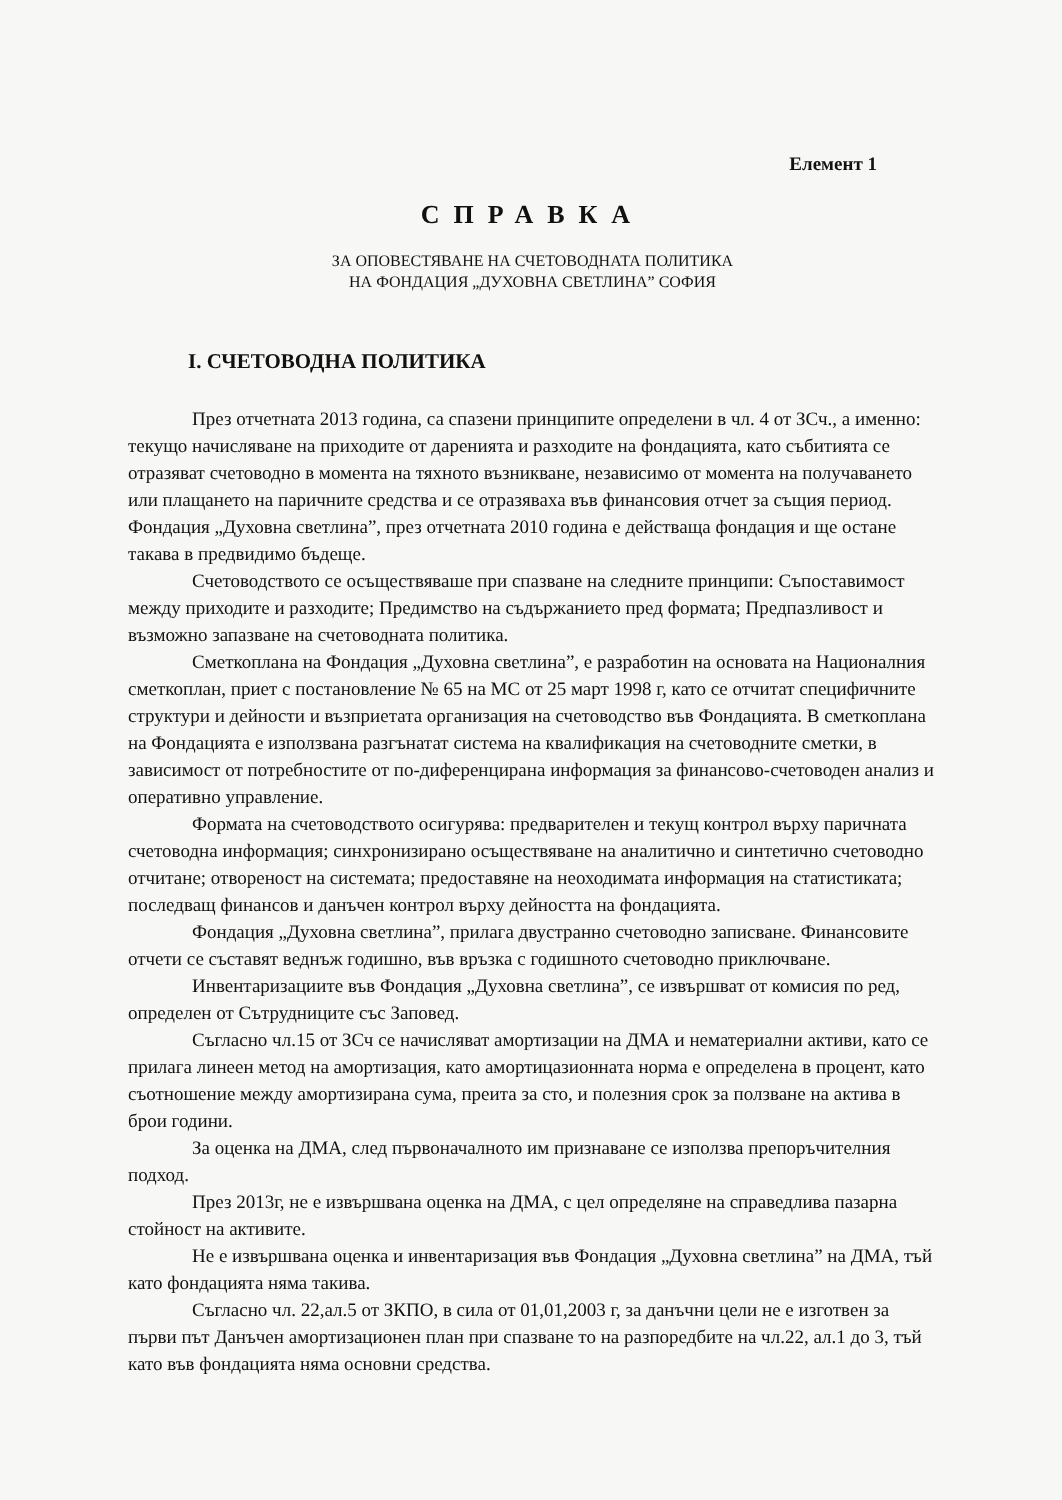Елемент 1
СПРАВКА
ЗА ОПОВЕСТЯВАНЕ НА СЧЕТОВОДНАТА ПОЛИТИКА
НА ФОНДАЦИЯ „ДУХОВНА СВЕТЛИНА” СОФИЯ
I. СЧЕТОВОДНА ПОЛИТИКА
През отчетната 2013 година, са спазени принципите определени в чл. 4 от ЗСч., а именно: текущо начисляване на приходите от даренията и разходите на фондацията, като събитията се отразяват счетоводно в момента на тяхното възникване, независимо от момента на получаването или плащането на паричните средства и се отразяваха във финансовия отчет за същия период. Фондация „Духовна светлина”, през отчетната 2010 година е действаща фондация и ще остане такава в предвидимо бъдеще.
Счетоводството се осъществяваше при спазване на следните принципи: Съпоставимост между приходите и разходите; Предимство на съдържанието пред формата; Предпазливост и възможно запазване на счетоводната политика.
Сметкоплана на Фондация „Духовна светлина”, е разработин на основата на Националния сметкоплан, приет с постановление № 65 на МС от 25 март 1998 г, като се отчитат специфичните структури и дейности и възприетата организация на счетоводство във Фондацията. В сметкоплана на Фондацията е използвана разгънатат система на квалификация на счетоводните сметки, в зависимост от потребностите от по-диференцирана информация за финансово-счетоводен анализ и оперативно управление.
Формата на счетоводството осигурява: предварителен и текущ контрол върху паричната счетоводна информация; синхронизирано осъществяване на аналитично и синтетично счетоводно отчитане; отвореност на системата; предоставяне на неоходимата информация на статистиката; последващ финансов и данъчен контрол върху дейността на фондацията.
Фондация „Духовна светлина”, прилага двустранно счетоводно записване. Финансовите отчети се съставят веднъж годишно, във връзка с годишното счетоводно приключване.
Инвентаризациите във Фондация „Духовна светлина”, се извършват от комисия по ред, определен от Сътрудниците със Заповед.
Съгласно чл.15 от ЗСч се начисляват амортизации на ДМА и нематериални активи, като се прилага линеен метод на амортизация, като амортицазионната норма е определена в процент, като съотношение между амортизирана сума, преита за сто, и полезния срок за ползване на актива в брои години.
За оценка на ДМА, след първоначалното им признаване се използва препоръчителния подход.
През 2013г, не е извършвана оценка на ДМА, с цел определяне на справедлива пазарна стойност на активите.
Не е извършвана оценка и инвентаризация във Фондация „Духовна светлина” на ДМА, тъй като фондацията няма такива.
Съгласно чл. 22,ал.5 от ЗКПО, в сила от 01,01,2003 г, за данъчни цели не е изготвен за първи път Данъчен амортизационен план при спазване то на разпоредбите на чл.22, ал.1 до 3, тъй като във фондацията няма основни средства.